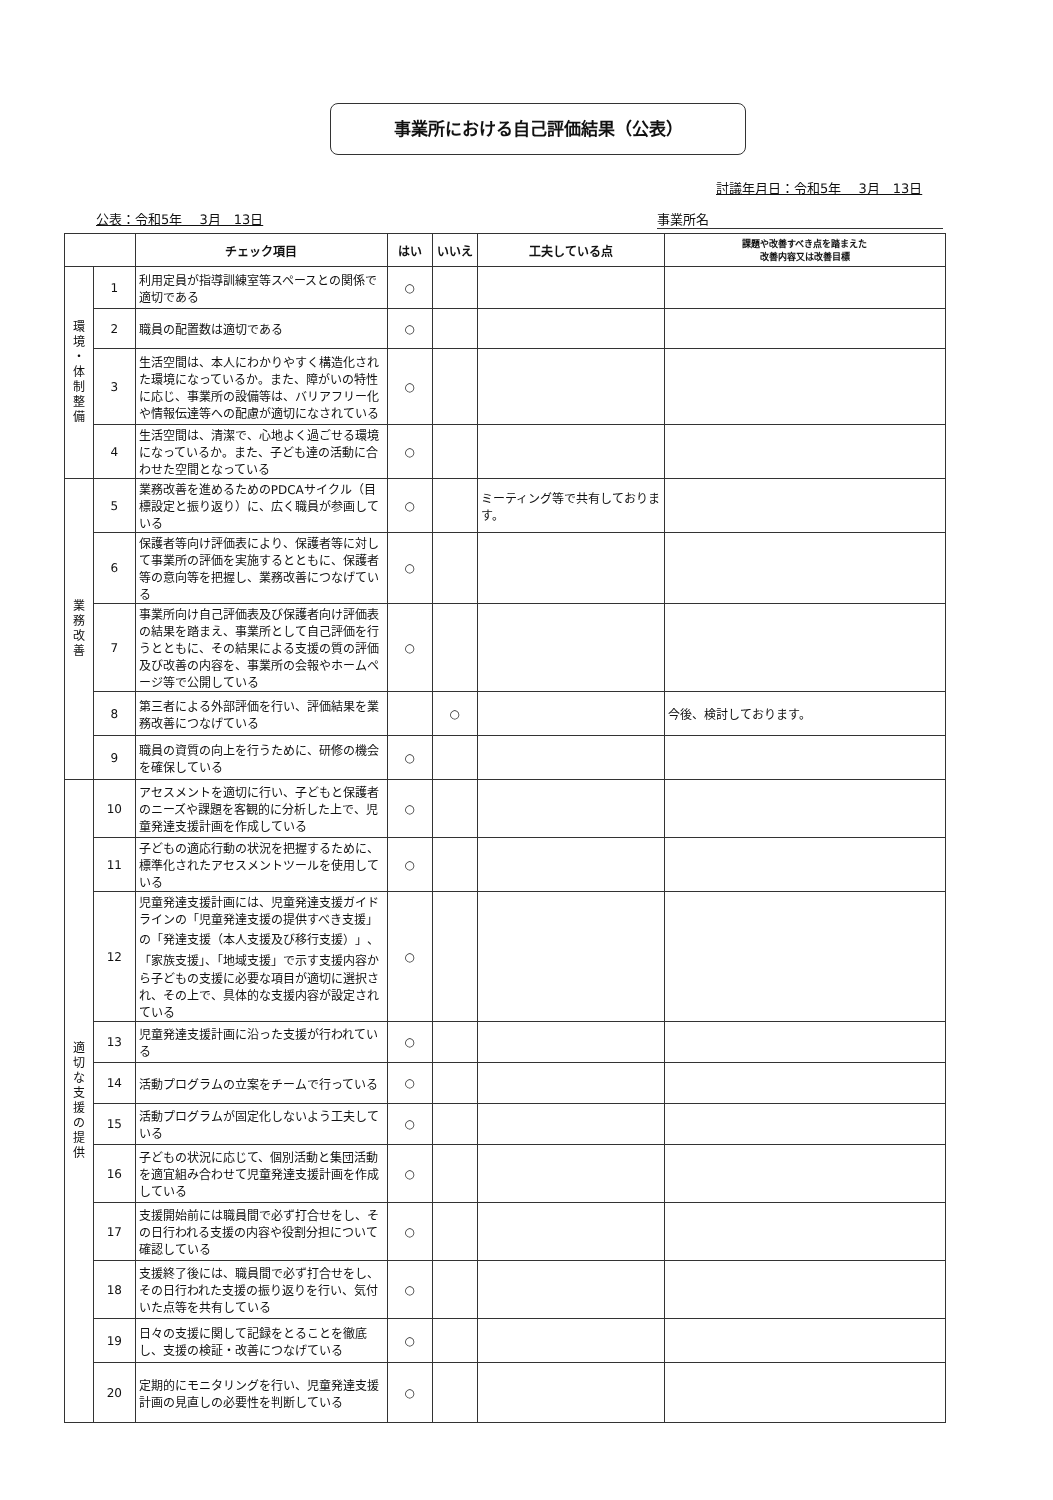事業所における自己評価結果（公表）
討議年月日：令和5年　 3月　13日
公表：令和5年　 3月　13日 事業所名
| | | チェック項目 | はい | いいえ | 工夫している点 | 課題や改善すべき点を踏まえた 改善内容又は改善目標 |
| --- | --- | --- | --- | --- | --- | --- |
| 環 境 ・ 体 制 整 備 | 1 | 利用定員が指導訓練室等スペースとの関係で適切である | ○ | | | |
| | 2 | 職員の配置数は適切である | ○ | | | |
| | 3 | 生活空間は、本人にわかりやすく構造化された環境になっているか。また、障がいの特性に応じ、事業所の設備等は、バリアフリー化や情報伝達等への配慮が適切になされている | ○ | | | |
| | 4 | 生活空間は、清潔で、心地よく過ごせる環境になっているか。また、子ども達の活動に合わせた空間となっている | ○ | | | |
| 業 務 改 善 | 5 | 業務改善を進めるためのPDCAサイクル（目標設定と振り返り）に、広く職員が参画している | ○ | | ミーティング等で共有しております。 | |
| | 6 | 保護者等向け評価表により、保護者等に対して事業所の評価を実施するとともに、保護者等の意向等を把握し、業務改善につなげている | ○ | | | |
| | 7 | 事業所向け自己評価表及び保護者向け評価表の結果を踏まえ、事業所として自己評価を行うとともに、その結果による支援の質の評価及び改善の内容を、事業所の会報やホームページ等で公開している | ○ | | | |
| | 8 | 第三者による外部評価を行い、評価結果を業務改善につなげている | | ○ | | 今後、検討しております。 |
| | 9 | 職員の資質の向上を行うために、研修の機会を確保している | ○ | | | |
| 適 切 な 支 援 の 提 供 | 10 | アセスメントを適切に行い、子どもと保護者のニーズや課題を客観的に分析した上で、児童発達支援計画を作成している | ○ | | | |
| | 11 | 子どもの適応行動の状況を把握するために、標準化されたアセスメントツールを使用している | ○ | | | |
| | 12 | 児童発達支援計画には、児童発達支援ガイドラインの「児童発達支援の提供すべき支援」の「発達支援（本人支援及び移行支援）」、「家族支援」、「地域支援」で示す支援内容から子どもの支援に必要な項目が適切に選択され、その上で、具体的な支援内容が設定されている | ○ | | | |
| | 13 | 児童発達支援計画に沿った支援が行われている | ○ | | | |
| | 14 | 活動プログラムの立案をチームで行っている | ○ | | | |
| | 15 | 活動プログラムが固定化しないよう工夫している | ○ | | | |
| | 16 | 子どもの状況に応じて、個別活動と集団活動を適宜組み合わせて児童発達支援計画を作成している | ○ | | | |
| | 17 | 支援開始前には職員間で必ず打合せをし、その日行われる支援の内容や役割分担について確認している | ○ | | | |
| | 18 | 支援終了後には、職員間で必ず打合せをし、その日行われた支援の振り返りを行い、気付いた点等を共有している | ○ | | | |
| | 19 | 日々の支援に関して記録をとることを徹底し、支援の検証・改善につなげている | ○ | | | |
| | 20 | 定期的にモニタリングを行い、児童発達支援計画の見直しの必要性を判断している | ○ | | | |